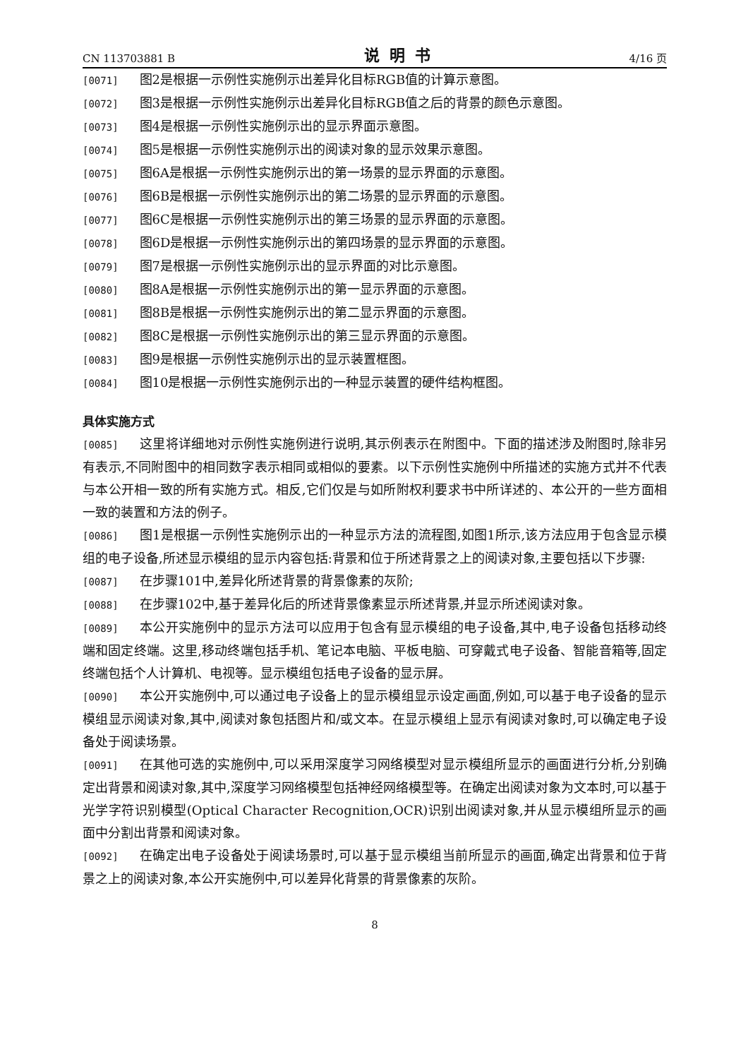CN 113703881 B 说明书 4/16 页
[0071] 图2是根据一示例性实施例示出差异化目标RGB值的计算示意图。
[0072] 图3是根据一示例性实施例示出差异化目标RGB值之后的背景的颜色示意图。
[0073] 图4是根据一示例性实施例示出的显示界面示意图。
[0074] 图5是根据一示例性实施例示出的阅读对象的显示效果示意图。
[0075] 图6A是根据一示例性实施例示出的第一场景的显示界面的示意图。
[0076] 图6B是根据一示例性实施例示出的第二场景的显示界面的示意图。
[0077] 图6C是根据一示例性实施例示出的第三场景的显示界面的示意图。
[0078] 图6D是根据一示例性实施例示出的第四场景的显示界面的示意图。
[0079] 图7是根据一示例性实施例示出的显示界面的对比示意图。
[0080] 图8A是根据一示例性实施例示出的第一显示界面的示意图。
[0081] 图8B是根据一示例性实施例示出的第二显示界面的示意图。
[0082] 图8C是根据一示例性实施例示出的第三显示界面的示意图。
[0083] 图9是根据一示例性实施例示出的显示装置框图。
[0084] 图10是根据一示例性实施例示出的一种显示装置的硬件结构框图。
具体实施方式
[0085] 这里将详细地对示例性实施例进行说明,其示例表示在附图中。下面的描述涉及附图时,除非另有表示,不同附图中的相同数字表示相同或相似的要素。以下示例性实施例中所描述的实施方式并不代表与本公开相一致的所有实施方式。相反,它们仅是与如所附权利要求书中所详述的、本公开的一些方面相一致的装置和方法的例子。
[0086] 图1是根据一示例性实施例示出的一种显示方法的流程图,如图1所示,该方法应用于包含显示模组的电子设备,所述显示模组的显示内容包括:背景和位于所述背景之上的阅读对象,主要包括以下步骤:
[0087] 在步骤101中,差异化所述背景的背景像素的灰阶;
[0088] 在步骤102中,基于差异化后的所述背景像素显示所述背景,并显示所述阅读对象。
[0089] 本公开实施例中的显示方法可以应用于包含有显示模组的电子设备,其中,电子设备包括移动终端和固定终端。这里,移动终端包括手机、笔记本电脑、平板电脑、可穿戴式电子设备、智能音箱等,固定终端包括个人计算机、电视等。显示模组包括电子设备的显示屏。
[0090] 本公开实施例中,可以通过电子设备上的显示模组显示设定画面,例如,可以基于电子设备的显示模组显示阅读对象,其中,阅读对象包括图片和/或文本。在显示模组上显示有阅读对象时,可以确定电子设备处于阅读场景。
[0091] 在其他可选的实施例中,可以采用深度学习网络模型对显示模组所显示的画面进行分析,分别确定出背景和阅读对象,其中,深度学习网络模型包括神经网络模型等。在确定出阅读对象为文本时,可以基于光学字符识别模型(Optical Character Recognition,OCR)识别出阅读对象,并从显示模组所显示的画面中分割出背景和阅读对象。
[0092] 在确定出电子设备处于阅读场景时,可以基于显示模组当前所显示的画面,确定出背景和位于背景之上的阅读对象,本公开实施例中,可以差异化背景的背景像素的灰阶。
8